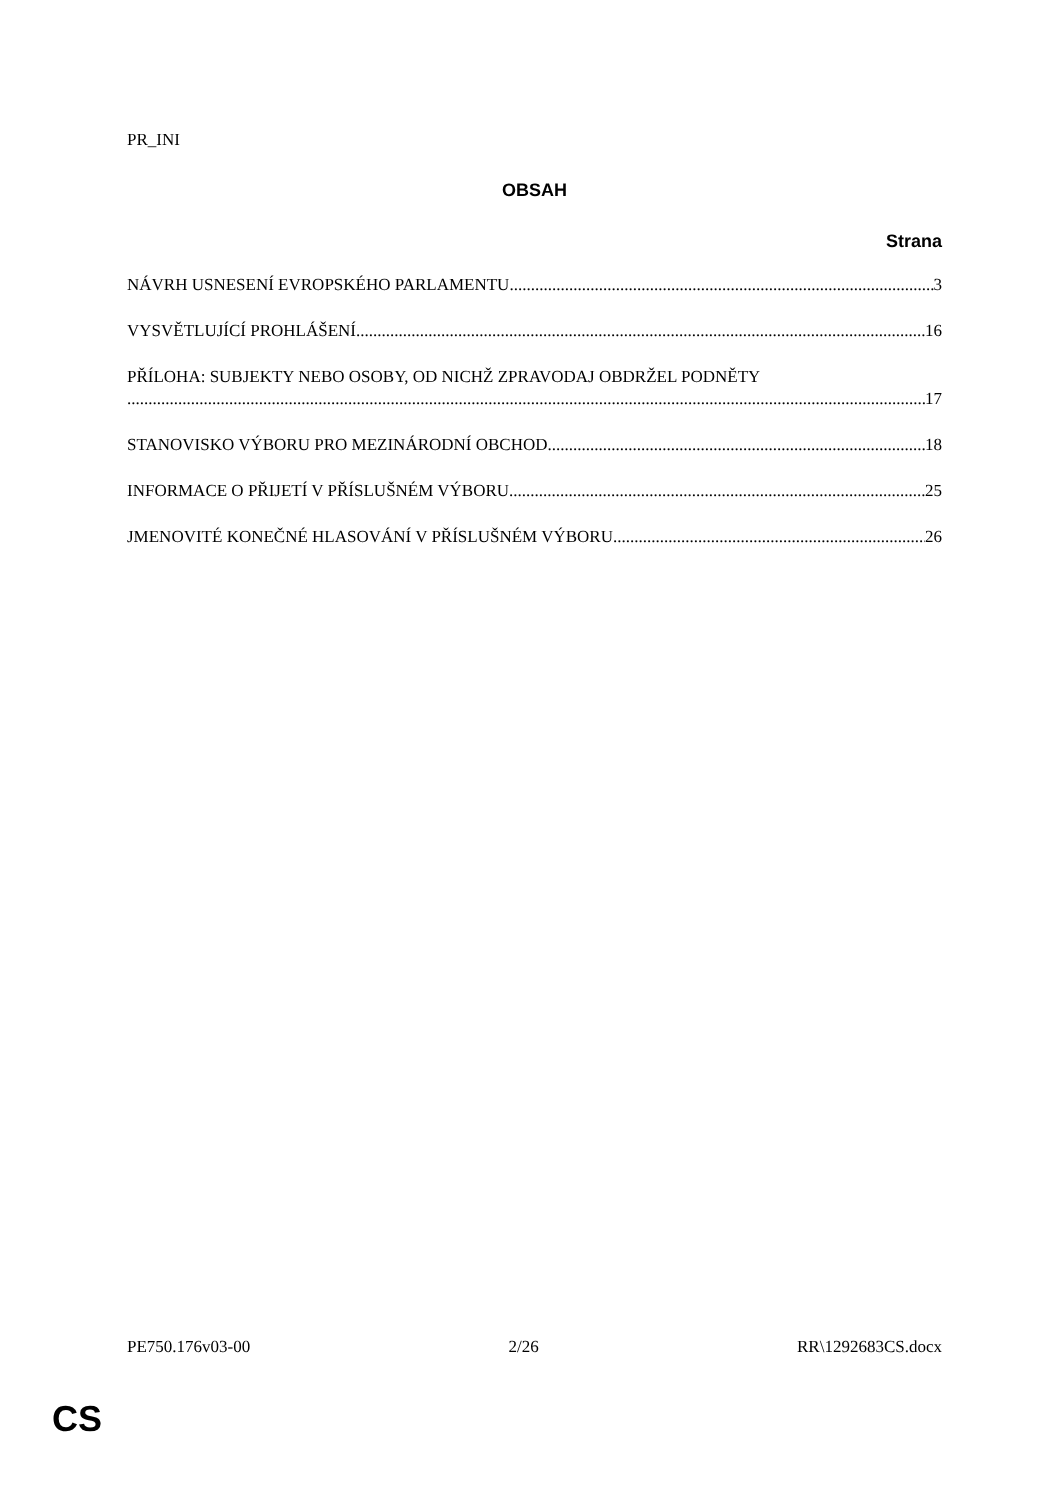PR_INI
OBSAH
Strana
NÁVRH USNESENÍ EVROPSKÉHO PARLAMENTU 3
VYSVĚTLUJÍCÍ PROHLÁŠENÍ 16
PŘÍLOHA: SUBJEKTY NEBO OSOBY, OD NICHŽ ZPRAVODAJ OBDRŽEL PODNĚTY
17
STANOVISKO VÝBORU PRO MEZINÁRODNÍ OBCHOD 18
INFORMACE O PŘIJETÍ V PŘÍSLUŠNÉM VÝBORU 25
JMENOVITÉ KONEČNÉ HLASOVÁNÍ V PŘÍSLUŠNÉM VÝBORU 26
PE750.176v03-00 2/26 RR\1292683CS.docx
CS